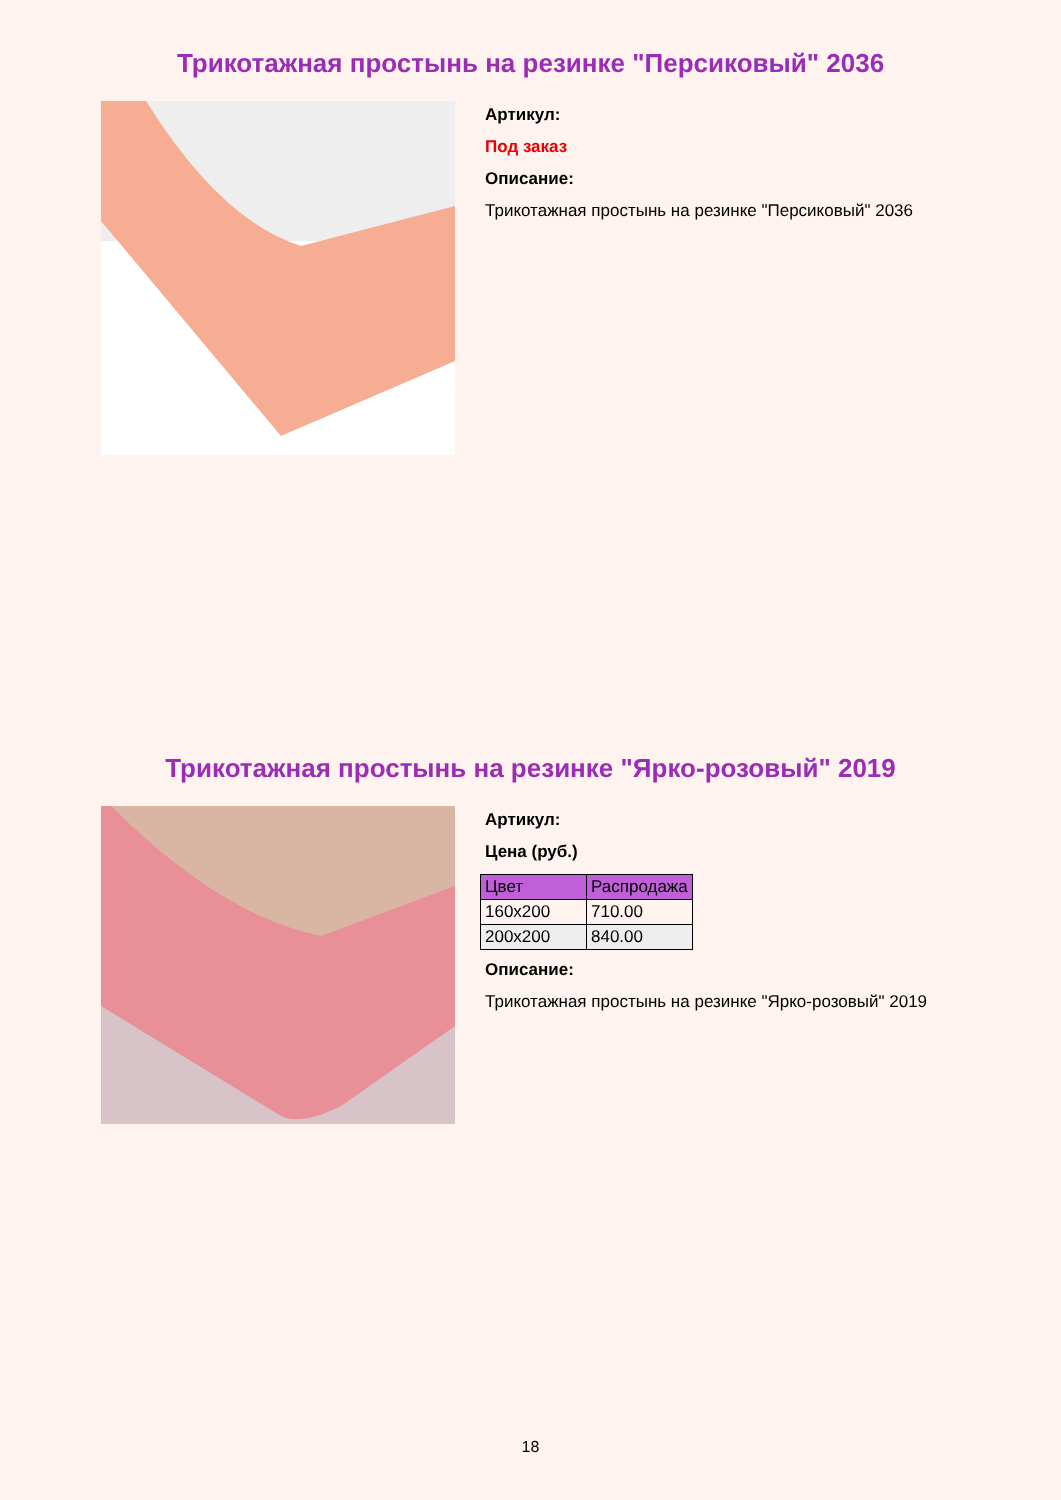Трикотажная простынь на резинке "Персиковый" 2036
Артикул:
Под заказ
Описание:
Трикотажная простынь на резинке "Персиковый" 2036
Трикотажная простынь на резинке "Ярко-розовый" 2019
Артикул:
Цена (руб.)
| Цвет | Распродажа |
| --- | --- |
| 160x200 | 710.00 |
| 200x200 | 840.00 |
Описание:
Трикотажная простынь на резинке "Ярко-розовый" 2019
18